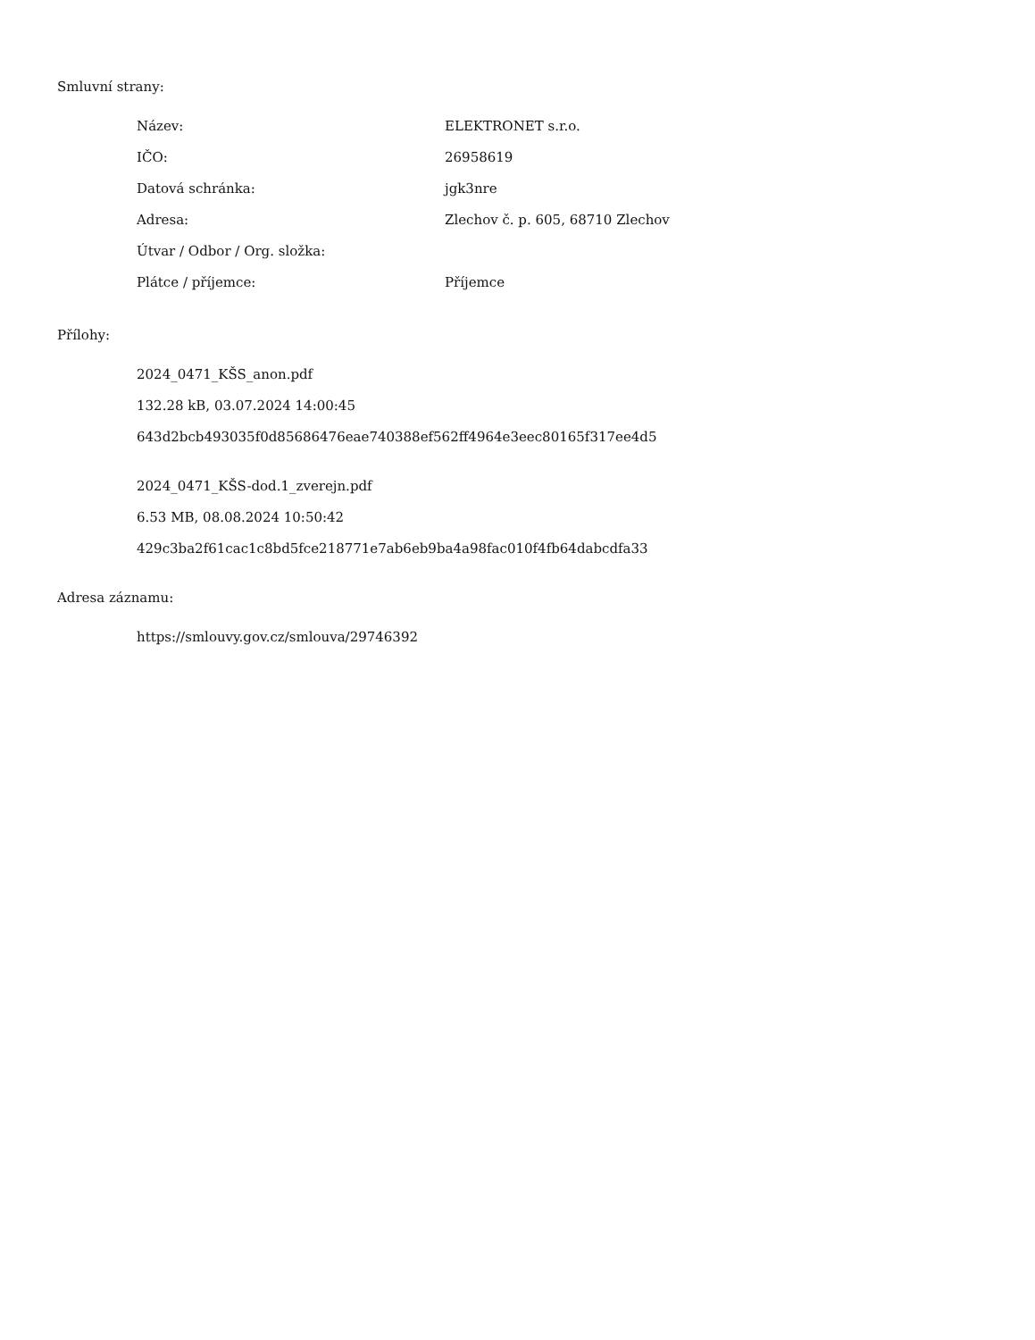Smluvní strany:
| Název: | ELEKTRONET s.r.o. |
| IČO: | 26958619 |
| Datová schránka: | jgk3nre |
| Adresa: | Zlechov č. p. 605, 68710 Zlechov |
| Útvar / Odbor / Org. složka: | |
| Plátce / příjemce: | Příjemce |
Přílohy:
2024_0471_KŠS_anon.pdf
132.28 kB, 03.07.2024 14:00:45
643d2bcb493035f0d85686476eae740388ef562ff4964e3eec80165f317ee4d5
2024_0471_KŠS-dod.1_zverejn.pdf
6.53 MB, 08.08.2024 10:50:42
429c3ba2f61cac1c8bd5fce218771e7ab6eb9ba4a98fac010f4fb64dabcdfa33
Adresa záznamu:
https://smlouvy.gov.cz/smlouva/29746392